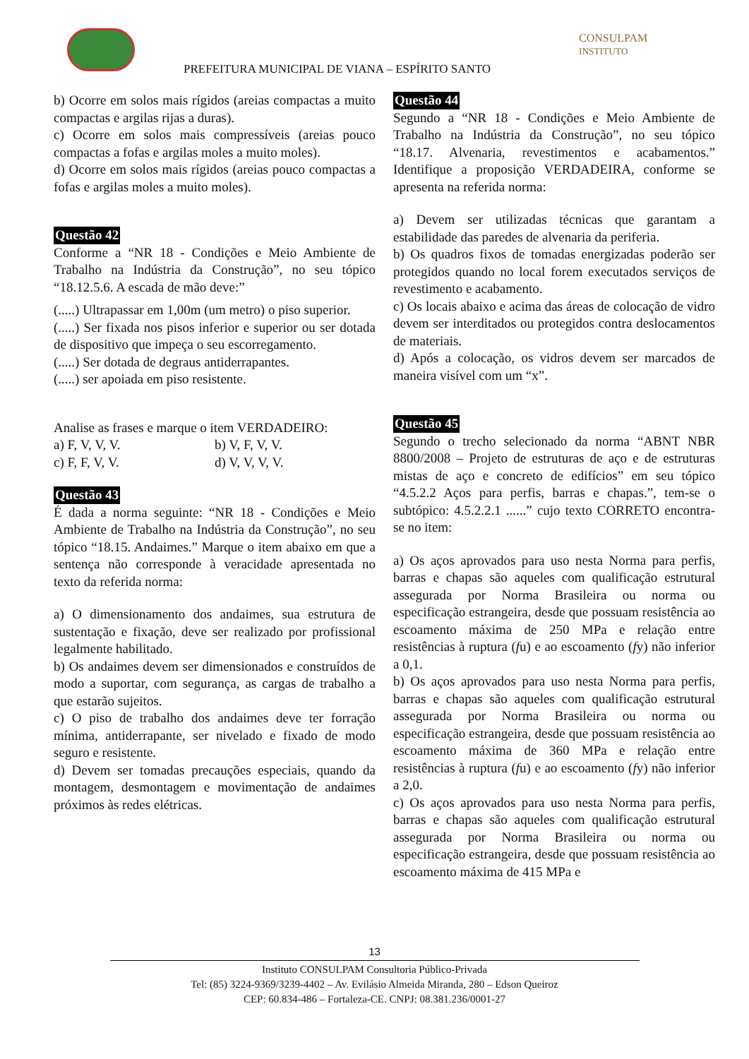PREFEITURA MUNICIPAL DE VIANA – ESPÍRITO SANTO
CONSULPAM
INSTITUTO
b) Ocorre em solos mais rígidos (areias compactas a muito compactas e argilas rijas a duras).
c) Ocorre em solos mais compressíveis (areias pouco compactas a fofas e argilas moles a muito moles).
d) Ocorre em solos mais rígidos (areias pouco compactas a fofas e argilas moles a muito moles).
Questão 42
Conforme a “NR 18 - Condições e Meio Ambiente de Trabalho na Indústria da Construção”, no seu tópico “18.12.5.6. A escada de mão deve:”
(.....) Ultrapassar em 1,00m (um metro) o piso superior.
(.....) Ser fixada nos pisos inferior e superior ou ser dotada de dispositivo que impeça o seu escorregamento.
(.....) Ser dotada de degraus antiderrapantes.
(.....) ser apoiada em piso resistente.
Analise as frases e marque o item VERDADEIRO:
| a) F, V, V, V. | b) V, F, V, V. |
| c) F, F, V, V. | d) V, V, V, V. |
Questão 43
É dada a norma seguinte: “NR 18 - Condições e Meio Ambiente de Trabalho na Indústria da Construção”, no seu tópico “18.15. Andaimes.” Marque o item abaixo em que a sentença não corresponde à veracidade apresentada no texto da referida norma:
a) O dimensionamento dos andaimes, sua estrutura de sustentação e fixação, deve ser realizado por profissional legalmente habilitado.
b) Os andaimes devem ser dimensionados e construídos de modo a suportar, com segurança, as cargas de trabalho a que estarão sujeitos.
c) O piso de trabalho dos andaimes deve ter forração mínima, antiderrapante, ser nivelado e fixado de modo seguro e resistente.
d) Devem ser tomadas precauções especiais, quando da montagem, desmontagem e movimentação de andaimes próximos às redes elétricas.
Questão 44
Segundo a “NR 18 - Condições e Meio Ambiente de Trabalho na Indústria da Construção”, no seu tópico “18.17. Alvenaria, revestimentos e acabamentos.” Identifique a proposição VERDADEIRA, conforme se apresenta na referida norma:
a) Devem ser utilizadas técnicas que garantam a estabilidade das paredes de alvenaria da periferia.
b) Os quadros fixos de tomadas energizadas poderão ser protegidos quando no local forem executados serviços de revestimento e acabamento.
c) Os locais abaixo e acima das áreas de colocação de vidro devem ser interditados ou protegidos contra deslocamentos de materiais.
d) Após a colocação, os vidros devem ser marcados de maneira visível com um “x”.
Questão 45
Segundo o trecho selecionado da norma “ABNT NBR 8800/2008 – Projeto de estruturas de aço e de estruturas mistas de aço e concreto de edifícios” em seu tópico “4.5.2.2 Aços para perfis, barras e chapas.”, tem-se o subtópico: 4.5.2.2.1 ......” cujo texto CORRETO encontra-se no item:
a) Os aços aprovados para uso nesta Norma para perfis, barras e chapas são aqueles com qualificação estrutural assegurada por Norma Brasileira ou norma ou especificação estrangeira, desde que possuam resistência ao escoamento máxima de 250 MPa e relação entre resistências à ruptura (fu) e ao escoamento (fy) não inferior a 0,1.
b) Os aços aprovados para uso nesta Norma para perfis, barras e chapas são aqueles com qualificação estrutural assegurada por Norma Brasileira ou norma ou especificação estrangeira, desde que possuam resistência ao escoamento máxima de 360 MPa e relação entre resistências à ruptura (fu) e ao escoamento (fy) não inferior a 2,0.
c) Os aços aprovados para uso nesta Norma para perfis, barras e chapas são aqueles com qualificação estrutural assegurada por Norma Brasileira ou norma ou especificação estrangeira, desde que possuam resistência ao escoamento máxima de 415 MPa e
13
Instituto CONSULPAM Consultoria Público-Privada
Tel: (85) 3224-9369/3239-4402 – Av. Evilásio Almeida Miranda, 280 – Edson Queiroz
CEP: 60.834-486 – Fortaleza-CE. CNPJ: 08.381.236/0001-27